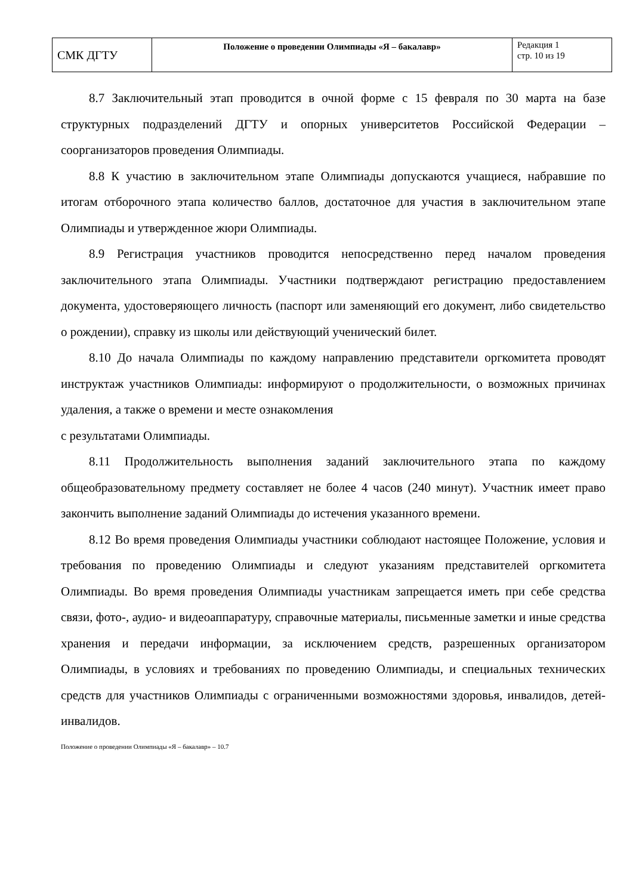| СМК ДГТУ | Положение о проведении Олимпиады «Я – бакалавр» | Редакция 1 стр. 10 из 19 |
8.7 Заключительный этап проводится в очной форме с 15 февраля по 30 марта на базе структурных подразделений ДГТУ и опорных университетов Российской Федерации – соорганизаторов проведения Олимпиады.
8.8 К участию в заключительном этапе Олимпиады допускаются учащиеся, набравшие по итогам отборочного этапа количество баллов, достаточное для участия в заключительном этапе Олимпиады и утвержденное жюри Олимпиады.
8.9 Регистрация участников проводится непосредственно перед началом проведения заключительного этапа Олимпиады. Участники подтверждают регистрацию предоставлением документа, удостоверяющего личность (паспорт или заменяющий его документ, либо свидетельство о рождении), справку из школы или действующий ученический билет.
8.10 До начала Олимпиады по каждому направлению представители оргкомитета проводят инструктаж участников Олимпиады: информируют о продолжительности, о возможных причинах удаления, а также о времени и месте ознакомления
с результатами Олимпиады.
8.11 Продолжительность выполнения заданий заключительного этапа по каждому общеобразовательному предмету составляет не более 4 часов (240 минут). Участник имеет право закончить выполнение заданий Олимпиады до истечения указанного времени.
8.12 Во время проведения Олимпиады участники соблюдают настоящее Положение, условия и требования по проведению Олимпиады и следуют указаниям представителей оргкомитета Олимпиады. Во время проведения Олимпиады участникам запрещается иметь при себе средства связи, фото-, аудио- и видеоаппаратуру, справочные материалы, письменные заметки и иные средства хранения и передачи информации, за исключением средств, разрешенных организатором Олимпиады, в условиях и требованиях по проведению Олимпиады, и специальных технических средств для участников Олимпиады с ограниченными возможностями здоровья, инвалидов, детей-инвалидов.
Положение о проведении Олимпиады «Я – бакалавр» – 10.7